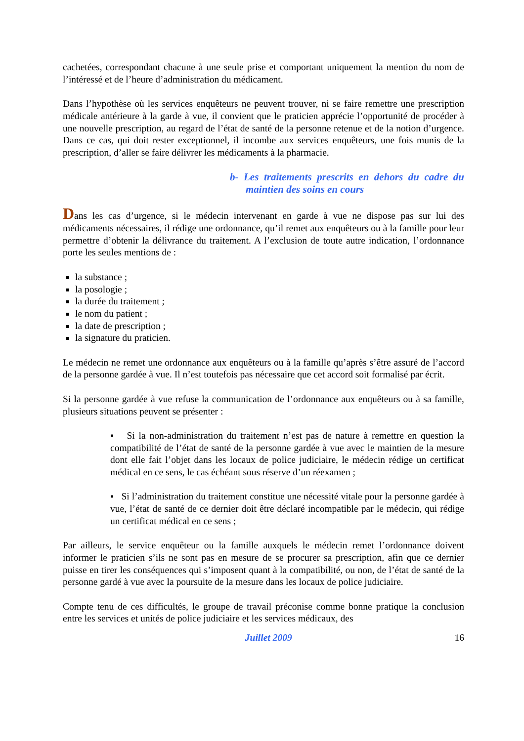cachetées, correspondant chacune à une seule prise et comportant uniquement la mention du nom de l’intéressé et de l’heure d’administration du médicament.
Dans l’hypothèse où les services enquêteurs ne peuvent trouver, ni se faire remettre une prescription médicale antérieure à la garde à vue, il convient que le praticien apprécie l’opportunité de procéder à une nouvelle prescription, au regard de l’état de santé de la personne retenue et de la notion d’urgence. Dans ce cas, qui doit rester exceptionnel, il incombe aux services enquêteurs, une fois munis de la prescription, d’aller se faire délivrer les médicaments à la pharmacie.
b- Les traitements prescrits en dehors du cadre du maintien des soins en cours
Dans les cas d’urgence, si le médecin intervenant en garde à vue ne dispose pas sur lui des médicaments nécessaires, il rédige une ordonnance, qu’il remet aux enquêteurs ou à la famille pour leur permettre d’obtenir la délivrance du traitement. A l’exclusion de toute autre indication, l’ordonnance porte les seules mentions de :
la substance ;
la posologie ;
la durée du traitement ;
le nom du patient ;
la date de prescription ;
la signature du praticien.
Le médecin ne remet une ordonnance aux enquêteurs ou à la famille qu’après s’être assuré de l’accord de la personne gardée à vue. Il n’est toutefois pas nécessaire que cet accord soit formalisé par écrit.
Si la personne gardée à vue refuse la communication de l’ordonnance aux enquêteurs ou à sa famille, plusieurs situations peuvent se présenter :
▪ Si la non-administration du traitement n’est pas de nature à remettre en question la compatibilité de l’état de santé de la personne gardée à vue avec le maintien de la mesure dont elle fait l’objet dans les locaux de police judiciaire, le médecin rédige un certificat médical en ce sens, le cas échéant sous réserve d’un réexamen ;
▪ Si l’administration du traitement constitue une nécessité vitale pour la personne gardée à vue, l’état de santé de ce dernier doit être déclaré incompatible par le médecin, qui rédige un certificat médical en ce sens ;
Par ailleurs, le service enquêteur ou la famille auxquels le médecin remet l’ordonnance doivent informer le praticien s’ils ne sont pas en mesure de se procurer sa prescription, afin que ce dernier puisse en tirer les conséquences qui s’imposent quant à la compatibilité, ou non, de l’état de santé de la personne gardé à vue avec la poursuite de la mesure dans les locaux de police judiciaire.
Compte tenu de ces difficultés, le groupe de travail préconise comme bonne pratique la conclusion entre les services et unités de police judiciaire et les services médicaux, des
Juillet 2009 16